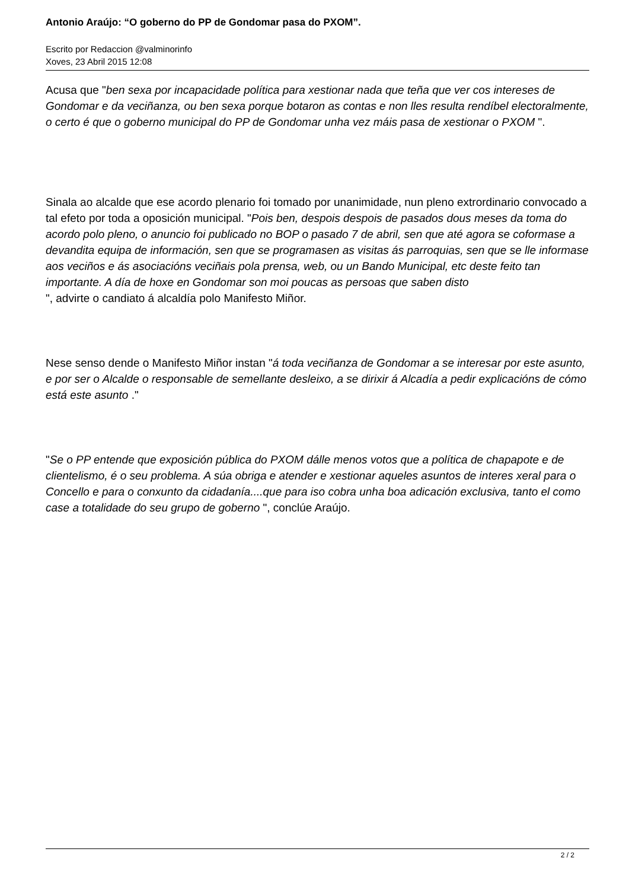Antonio Araújo: “O goberno do PP de Gondomar pasa do PXOM”.
Escrito por Redaccion @valminorinfo
Xoves, 23 Abril 2015 12:08
Acusa que "ben sexa por incapacidade política para xestionar nada que teña que ver cos intereses de Gondomar e da veciñanza, ou ben sexa porque botaron as contas e non lles resulta rendíbel electoralmente, o certo é que o goberno municipal do PP de Gondomar unha vez máis pasa de xestionar o PXOM ".
Sinala ao alcalde que ese acordo plenario foi tomado por unanimidade, nun pleno extrordinario convocado a tal efeto por toda a oposición municipal. "Pois ben, despois despois de pasados dous meses da toma do acordo polo pleno, o anuncio foi publicado no BOP o pasado 7 de abril, sen que até agora se coformase a devandita equipa de información, sen que se programasen as visitas ás parroquias, sen que se lle informase aos veciños e ás asociacións veciñais pola prensa, web, ou un Bando Municipal, etc deste feito tan importante. A día de hoxe en Gondomar son moi poucas as persoas que saben disto
", advirte o candiato á alcaldía polo Manifesto Miñor.
Nese senso dende o Manifesto Miñor instan "á toda veciñanza de Gondomar a se interesar por este asunto, e por ser o Alcalde o responsable de semellante desleixo, a se dirixir á Alcadía a pedir explicacións de cómo está este asunto ."
"Se o PP entende que exposición pública do PXOM dálle menos votos que a política de chapapote e de clientelismo, é o seu problema. A súa obriga e atender e xestionar aqueles asuntos de interes xeral para o Concello e para o conxunto da cidadanía....que para iso cobra unha boa adicación exclusiva, tanto el como case a totalidade do seu grupo de goberno ", conclúe Araújo.
2 / 2